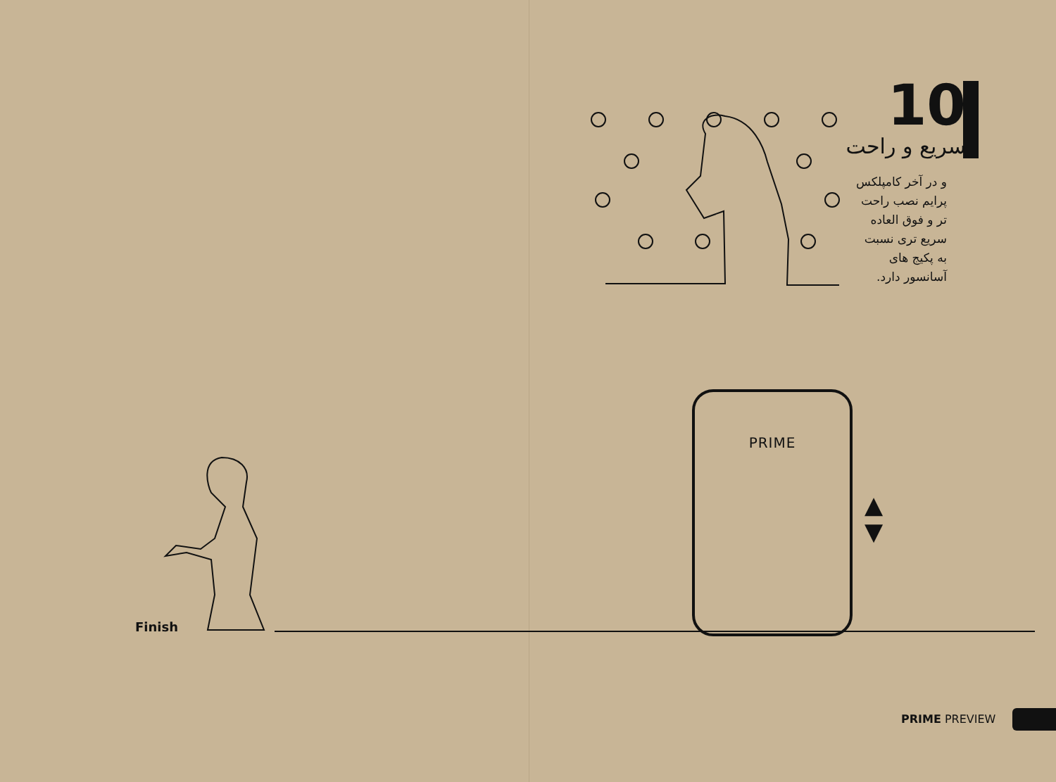10
سریع و راحت
و در آخر کامپلکس پرایم نصب راحت تر و فوق العاده سریع تری نسبت به پکیج های آسانسور دارد.
PRIME
▲
▼
Finish
PRIME PREVIEW